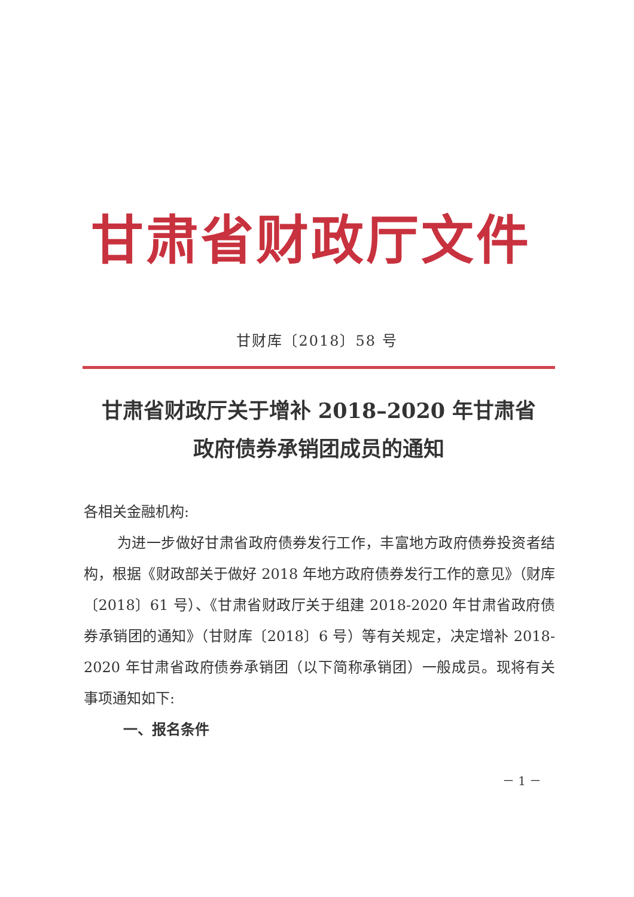甘肃省财政厅文件
甘财库〔2018〕58 号
甘肃省财政厅关于增补 2018–2020 年甘肃省
政府债券承销团成员的通知
各相关金融机构:
为进一步做好甘肃省政府债券发行工作，丰富地方政府债券投资者结构，根据《财政部关于做好 2018 年地方政府债券发行工作的意见》（财库〔2018〕61 号）、《甘肃省财政厅关于组建 2018-2020 年甘肃省政府债券承销团的通知》（甘财库〔2018〕6 号）等有关规定，决定增补 2018-2020 年甘肃省政府债券承销团（以下简称承销团）一般成员。现将有关事项通知如下:
一、报名条件
－ 1 －